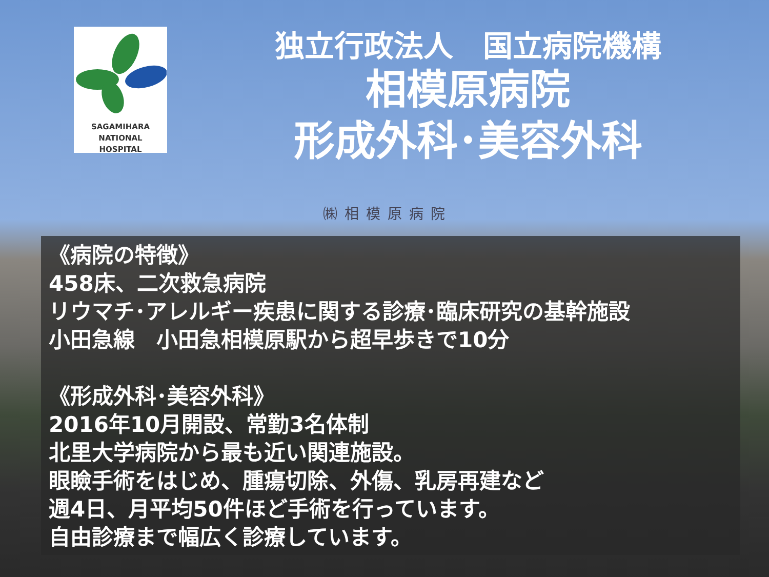SAGAMIHARA
NATIONAL
HOSPITAL
独立行政法人　国立病院機構
相模原病院
形成外科･美容外科
㈱相模原病院
《病院の特徴》
458床、二次救急病院
リウマチ･アレルギー疾患に関する診療･臨床研究の基幹施設
小田急線　小田急相模原駅から超早歩きで10分
《形成外科･美容外科》
2016年10月開設、常勤3名体制
北里大学病院から最も近い関連施設。
眼瞼手術をはじめ、腫瘍切除、外傷、乳房再建など
週4日、月平均50件ほど手術を行っています。
自由診療まで幅広く診療しています。